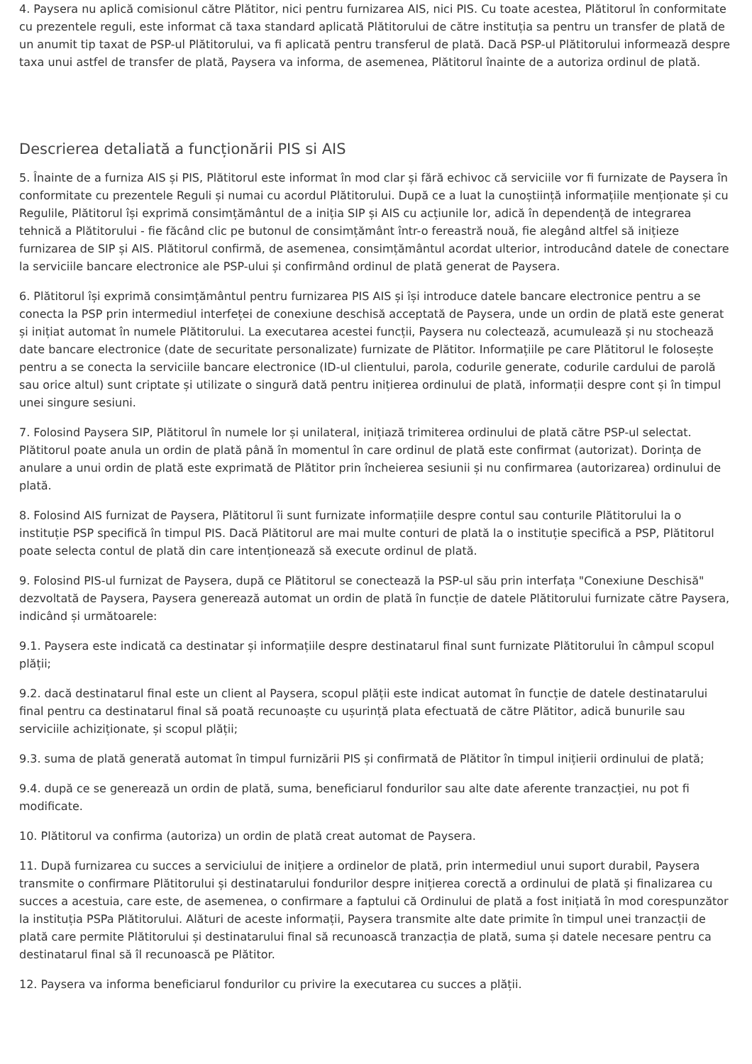4. Paysera nu aplică comisionul către Plătitor, nici pentru furnizarea AIS, nici PIS. Cu toate acestea, Plătitorul în conformitate cu prezentele reguli, este informat că taxa standard aplicată Plătitorului de către instituția sa pentru un transfer de plată de un anumit tip taxat de PSP-ul Plătitorului, va fi aplicată pentru transferul de plată. Dacă PSP-ul Plătitorului informează despre taxa unui astfel de transfer de plată, Paysera va informa, de asemenea, Plătitorul înainte de a autoriza ordinul de plată.
Descrierea detaliată a funcționării PIS si AIS
5. Înainte de a furniza AIS și PIS, Plătitorul este informat în mod clar și fără echivoc că serviciile vor fi furnizate de Paysera în conformitate cu prezentele Reguli și numai cu acordul Plătitorului. După ce a luat la cunoștiință informațiile menționate și cu Regulile, Plătitorul își exprimă consimțământul de a iniția SIP și AIS cu acțiunile lor, adică în dependență de integrarea tehnică a Plătitorului - fie făcând clic pe butonul de consimțământ într-o fereastră nouă, fie alegând altfel să inițieze furnizarea de SIP și AIS. Plătitorul confirmă, de asemenea, consimțământul acordat ulterior, introducând datele de conectare la serviciile bancare electronice ale PSP-ului și confirmând ordinul de plată generat de Paysera.
6. Plătitorul își exprimă consimțământul pentru furnizarea PIS AIS și își introduce datele bancare electronice pentru a se conecta la PSP prin intermediul interfeței de conexiune deschisă acceptată de Paysera, unde un ordin de plată este generat și inițiat automat în numele Plătitorului. La executarea acestei funcții, Paysera nu colectează, acumulează și nu stochează date bancare electronice (date de securitate personalizate) furnizate de Plătitor. Informațiile pe care Plătitorul le folosește pentru a se conecta la serviciile bancare electronice (ID-ul clientului, parola, codurile generate, codurile cardului de parolă sau orice altul) sunt criptate și utilizate o singură dată pentru inițierea ordinului de plată, informații despre cont și în timpul unei singure sesiuni.
7. Folosind Paysera SIP, Plătitorul în numele lor și unilateral, inițiază trimiterea ordinului de plată către PSP-ul selectat. Plătitorul poate anula un ordin de plată până în momentul în care ordinul de plată este confirmat (autorizat). Dorința de anulare a unui ordin de plată este exprimată de Plătitor prin încheierea sesiunii și nu confirmarea (autorizarea) ordinului de plată.
8. Folosind AIS furnizat de Paysera, Plătitorul îi sunt furnizate informațiile despre contul sau conturile Plătitorului la o instituție PSP specifică în timpul PIS. Dacă Plătitorul are mai multe conturi de plată la o instituție specifică a PSP, Plătitorul poate selecta contul de plată din care intenționează să execute ordinul de plată.
9. Folosind PIS-ul furnizat de Paysera, după ce Plătitorul se conectează la PSP-ul său prin interfața "Conexiune Deschisă" dezvoltată de Paysera, Paysera generează automat un ordin de plată în funcție de datele Plătitorului furnizate către Paysera, indicând și următoarele:
9.1. Paysera este indicată ca destinatar și informațiile despre destinatarul final sunt furnizate Plătitorului în câmpul scopul plății;
9.2. dacă destinatarul final este un client al Paysera, scopul plății este indicat automat în funcție de datele destinatarului final pentru ca destinatarul final să poată recunoaște cu ușurință plata efectuată de către Plătitor, adică bunurile sau serviciile achiziționate, și scopul plății;
9.3. suma de plată generată automat în timpul furnizării PIS și confirmată de Plătitor în timpul inițierii ordinului de plată;
9.4. după ce se generează un ordin de plată, suma, beneficiarul fondurilor sau alte date aferente tranzacției, nu pot fi modificate.
10. Plătitorul va confirma (autoriza) un ordin de plată creat automat de Paysera.
11. După furnizarea cu succes a serviciului de inițiere a ordinelor de plată, prin intermediul unui suport durabil, Paysera transmite o confirmare Plătitorului și destinatarului fondurilor despre inițierea corectă a ordinului de plată și finalizarea cu succes a acestuia, care este, de asemenea, o confirmare a faptului că Ordinului de plată a fost inițiată în mod corespunzător la instituția PSPa Plătitorului. Alături de aceste informații, Paysera transmite alte date primite în timpul unei tranzacții de plată care permite Plătitorului și destinatarului final să recunoască tranzacția de plată, suma și datele necesare pentru ca destinatarul final să îl recunoască pe Plătitor.
12. Paysera va informa beneficiarul fondurilor cu privire la executarea cu succes a plății.